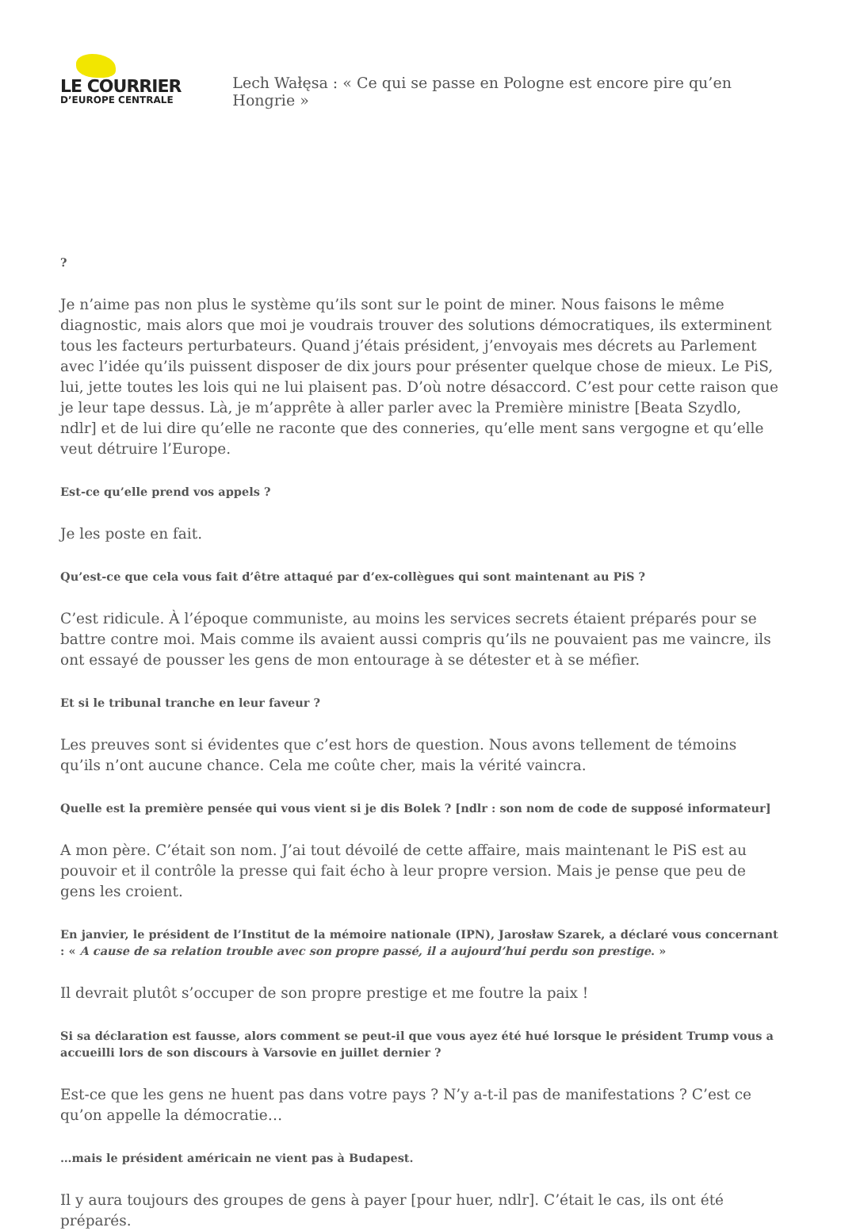LE COURRIER
D’EUROPE CENTRALE
Lech Wałęsa : « Ce qui se passe en Pologne est encore pire qu’en Hongrie »
?
Je n’aime pas non plus le système qu’ils sont sur le point de miner. Nous faisons le même diagnostic, mais alors que moi je voudrais trouver des solutions démocratiques, ils exterminent tous les facteurs perturbateurs. Quand j’étais président, j’envoyais mes décrets au Parlement avec l’idée qu’ils puissent disposer de dix jours pour présenter quelque chose de mieux. Le PiS, lui, jette toutes les lois qui ne lui plaisent pas. D’où notre désaccord. C’est pour cette raison que je leur tape dessus. Là, je m’apprête à aller parler avec la Première ministre [Beata Szydlo, ndlr] et de lui dire qu’elle ne raconte que des conneries, qu’elle ment sans vergogne et qu’elle veut détruire l’Europe.
Est-ce qu’elle prend vos appels ?
Je les poste en fait.
Qu’est-ce que cela vous fait d’être attaqué par d’ex-collègues qui sont maintenant au PiS ?
C’est ridicule. À l’époque communiste, au moins les services secrets étaient préparés pour se battre contre moi. Mais comme ils avaient aussi compris qu’ils ne pouvaient pas me vaincre, ils ont essayé de pousser les gens de mon entourage à se détester et à se méfier.
Et si le tribunal tranche en leur faveur ?
Les preuves sont si évidentes que c’est hors de question. Nous avons tellement de témoins qu’ils n’ont aucune chance. Cela me coûte cher, mais la vérité vaincra.
Quelle est la première pensée qui vous vient si je dis Bolek ? [ndlr : son nom de code de supposé informateur]
A mon père. C’était son nom. J’ai tout dévoilé de cette affaire, mais maintenant le PiS est au pouvoir et il contrôle la presse qui fait écho à leur propre version. Mais je pense que peu de gens les croient.
En janvier, le président de l’Institut de la mémoire nationale (IPN), Jarosław Szarek, a déclaré vous concernant : « A cause de sa relation trouble avec son propre passé, il a aujourd’hui perdu son prestige. »
Il devrait plutôt s’occuper de son propre prestige et me foutre la paix !
Si sa déclaration est fausse, alors comment se peut-il que vous ayez été hué lorsque le président Trump vous a accueilli lors de son discours à Varsovie en juillet dernier ?
Est-ce que les gens ne huent pas dans votre pays ? N’y a-t-il pas de manifestations ? C’est ce qu’on appelle la démocratie…
…mais le président américain ne vient pas à Budapest.
Il y aura toujours des groupes de gens à payer [pour huer, ndlr]. C’était le cas, ils ont été préparés.